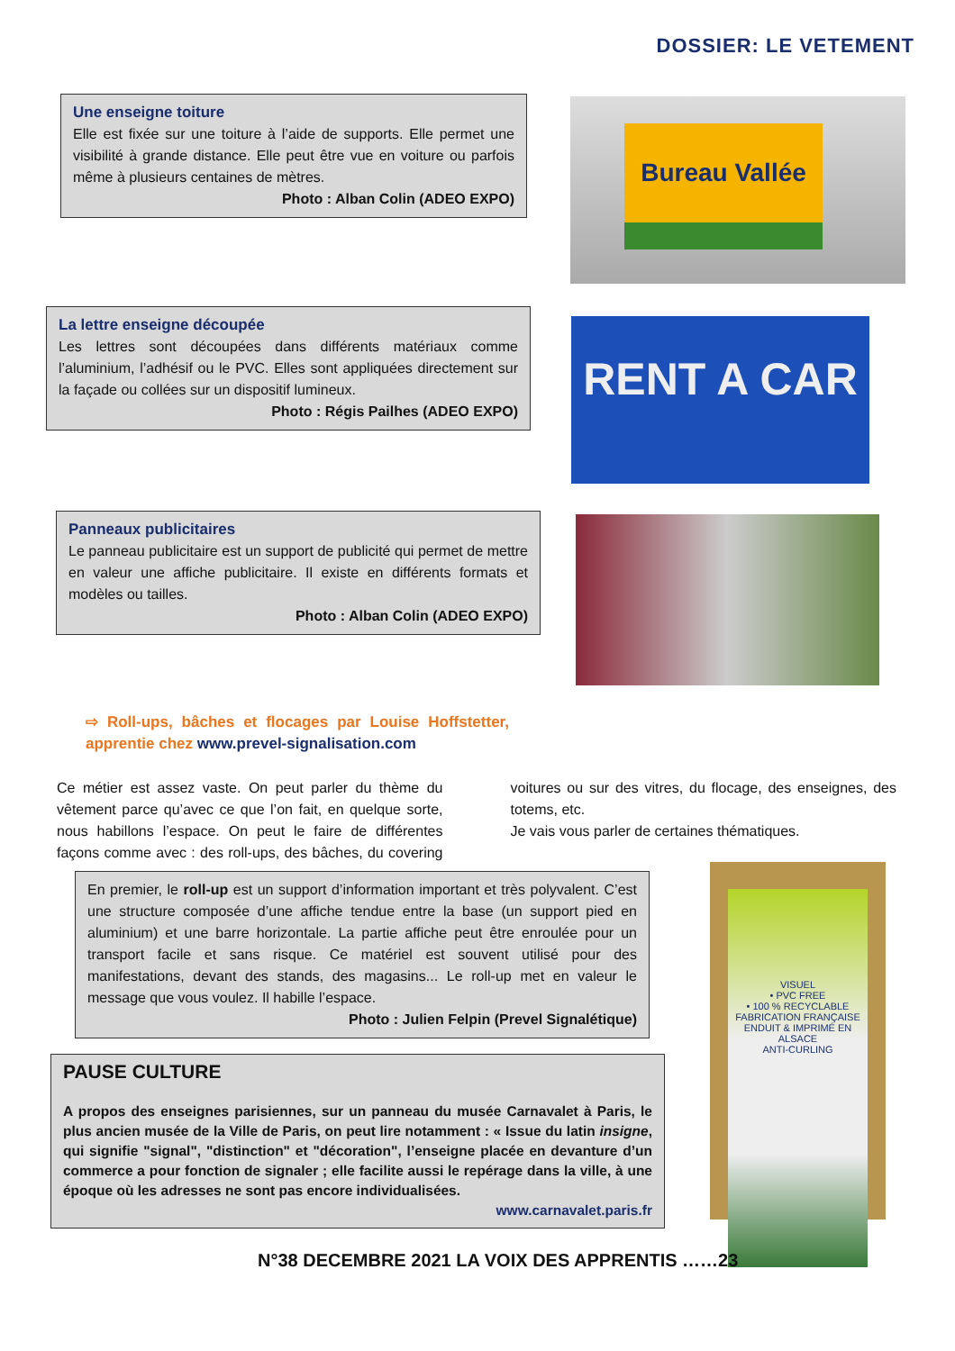DOSSIER: LE VETEMENT
Une enseigne toiture
Elle est fixée sur une toiture à l’aide de supports. Elle permet une visibilité à grande distance. Elle peut être vue en voiture ou parfois même à plusieurs centaines de mètres.
Photo : Alban Colin (ADEO EXPO)
Bureau Vallée
La lettre enseigne découpée
Les lettres sont découpées dans différents matériaux comme l’aluminium, l’adhésif ou le PVC. Elles sont appliquées directement sur la façade ou collées sur un dispositif lumineux.
Photo : Régis Pailhes (ADEO EXPO)
RENT A CAR
Panneaux publicitaires
Le panneau publicitaire est un support de publicité qui permet de mettre en valeur une affiche publicitaire. Il existe en différents formats et modèles ou tailles.
Photo : Alban Colin (ADEO EXPO)
⇨ Roll-ups, bâches et flocages par Louise Hoffstetter, apprentie chez www.prevel-signalisation.com
Ce métier est assez vaste. On peut parler du thème du vêtement parce qu’avec ce que l’on fait, en quelque sorte, nous habillons l’espace. On peut le faire de différentes façons comme avec : des roll-ups, des bâches, du covering voitures ou sur des vitres, du flocage, des enseignes, des totems, etc.
Je vais vous parler de certaines thématiques.
En premier, le roll-up est un support d’information important et très polyvalent. C’est une structure composée d’une affiche tendue entre la base (un support pied en aluminium) et une barre horizontale. La partie affiche peut être enroulée pour un transport facile et sans risque. Ce matériel est souvent utilisé pour des manifestations, devant des stands, des magasins... Le roll-up met en valeur le message que vous voulez. Il habille l’espace.
Photo : Julien Felpin (Prevel Signalétique)
VISUEL
• PVC FREE
• 100 % RECYCLABLE
FABRICATION FRANÇAISE
ENDUIT & IMPRIMÉ EN ALSACE
ANTI-CURLING
PAUSE CULTURE
A propos des enseignes parisiennes, sur un panneau du musée Carnavalet à Paris, le plus ancien musée de la Ville de Paris, on peut lire notamment : « Issue du latin insigne, qui signifie "signal", "distinction" et "décoration", l’enseigne placée en devanture d’un commerce a pour fonction de signaler ; elle facilite aussi le repérage dans la ville, à une époque où les adresses ne sont pas encore individualisées.
www.carnavalet.paris.fr
N°38 DECEMBRE 2021 LA VOIX DES APPRENTIS ……23